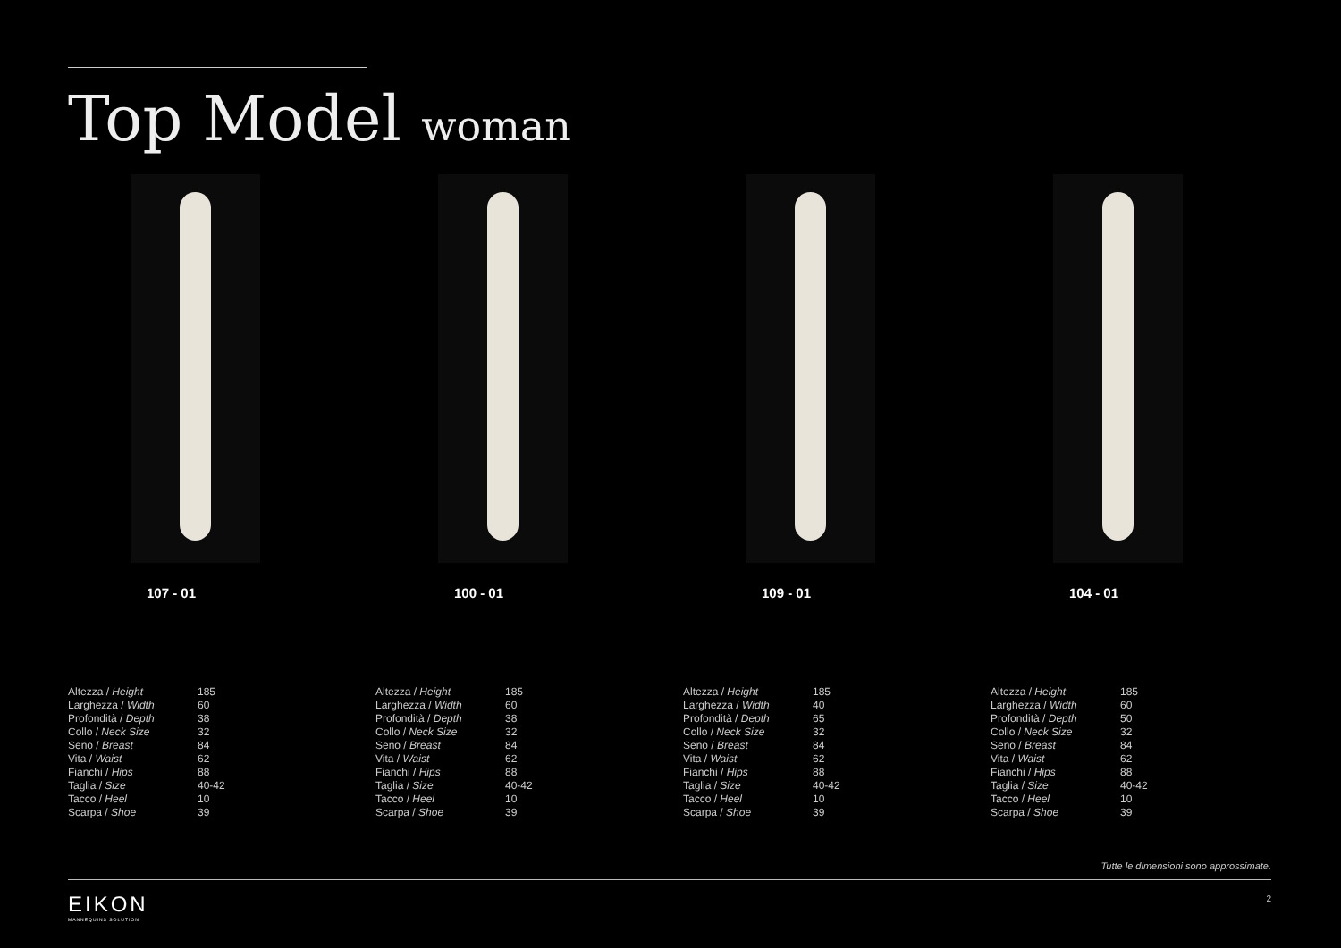Top Model woman
107 - 01
| Altezza / Height | 185 |
| Larghezza / Width | 60 |
| Profondità / Depth | 38 |
| Collo / Neck Size | 32 |
| Seno / Breast | 84 |
| Vita / Waist | 62 |
| Fianchi / Hips | 88 |
| Taglia / Size | 40-42 |
| Tacco / Heel | 10 |
| Scarpa / Shoe | 39 |
100 - 01
| Altezza / Height | 185 |
| Larghezza / Width | 60 |
| Profondità / Depth | 38 |
| Collo / Neck Size | 32 |
| Seno / Breast | 84 |
| Vita / Waist | 62 |
| Fianchi / Hips | 88 |
| Taglia / Size | 40-42 |
| Tacco / Heel | 10 |
| Scarpa / Shoe | 39 |
109 - 01
| Altezza / Height | 185 |
| Larghezza / Width | 40 |
| Profondità / Depth | 65 |
| Collo / Neck Size | 32 |
| Seno / Breast | 84 |
| Vita / Waist | 62 |
| Fianchi / Hips | 88 |
| Taglia / Size | 40-42 |
| Tacco / Heel | 10 |
| Scarpa / Shoe | 39 |
104 - 01
| Altezza / Height | 185 |
| Larghezza / Width | 60 |
| Profondità / Depth | 50 |
| Collo / Neck Size | 32 |
| Seno / Breast | 84 |
| Vita / Waist | 62 |
| Fianchi / Hips | 88 |
| Taglia / Size | 40-42 |
| Tacco / Heel | 10 |
| Scarpa / Shoe | 39 |
Tutte le dimensioni sono approssimate.
EIKON
MANNEQUINS SOLUTION
2